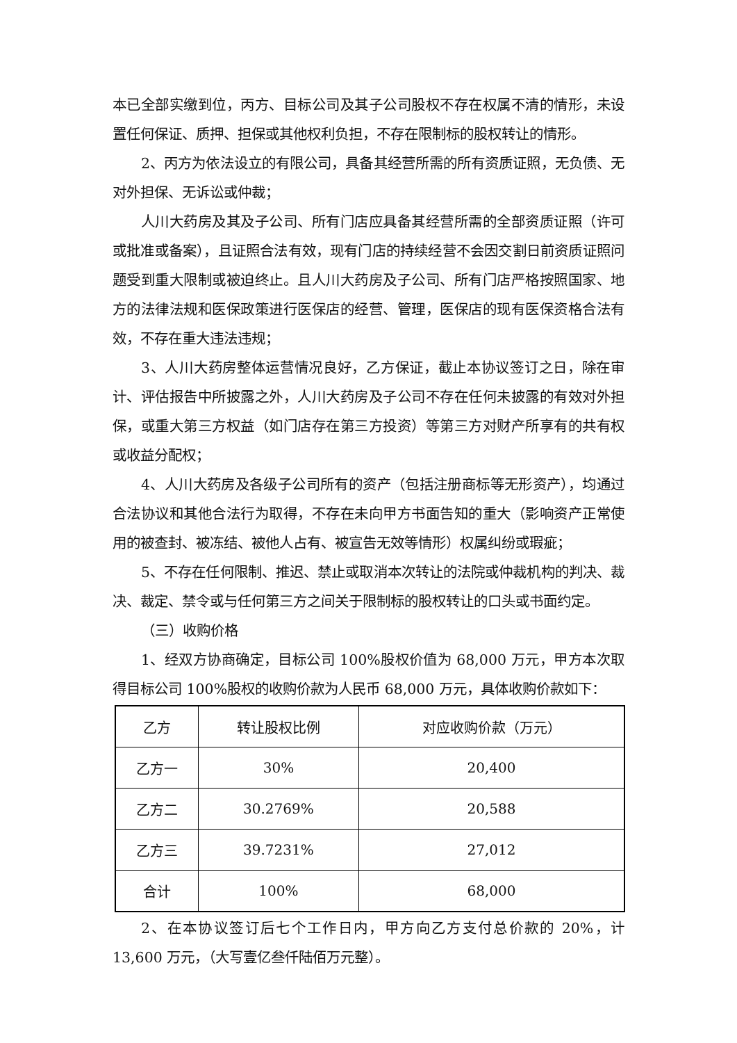本已全部实缴到位，丙方、目标公司及其子公司股权不存在权属不清的情形，未设置任何保证、质押、担保或其他权利负担，不存在限制标的股权转让的情形。
2、丙方为依法设立的有限公司，具备其经营所需的所有资质证照，无负债、无对外担保、无诉讼或仲裁；
人川大药房及其及子公司、所有门店应具备其经营所需的全部资质证照（许可或批准或备案），且证照合法有效，现有门店的持续经营不会因交割日前资质证照问题受到重大限制或被迫终止。且人川大药房及子公司、所有门店严格按照国家、地方的法律法规和医保政策进行医保店的经营、管理，医保店的现有医保资格合法有效，不存在重大违法违规；
3、人川大药房整体运营情况良好，乙方保证，截止本协议签订之日，除在审计、评估报告中所披露之外，人川大药房及子公司不存在任何未披露的有效对外担保，或重大第三方权益（如门店存在第三方投资）等第三方对财产所享有的共有权或收益分配权；
4、人川大药房及各级子公司所有的资产（包括注册商标等无形资产），均通过合法协议和其他合法行为取得，不存在未向甲方书面告知的重大（影响资产正常使用的被查封、被冻结、被他人占有、被宣告无效等情形）权属纠纷或瑕疵；
5、不存在任何限制、推迟、禁止或取消本次转让的法院或仲裁机构的判决、裁决、裁定、禁令或与任何第三方之间关于限制标的股权转让的口头或书面约定。
（三）收购价格
1、经双方协商确定，目标公司 100%股权价值为 68,000 万元，甲方本次取得目标公司 100%股权的收购价款为人民币 68,000 万元，具体收购价款如下：
| 乙方 | 转让股权比例 | 对应收购价款（万元） |
| 乙方一 | 30% | 20,400 |
| 乙方二 | 30.2769% | 20,588 |
| 乙方三 | 39.7231% | 27,012 |
| 合计 | 100% | 68,000 |
2、在本协议签订后七个工作日内，甲方向乙方支付总价款的 20%，计 13,600 万元，（大写壹亿叁仟陆佰万元整）。